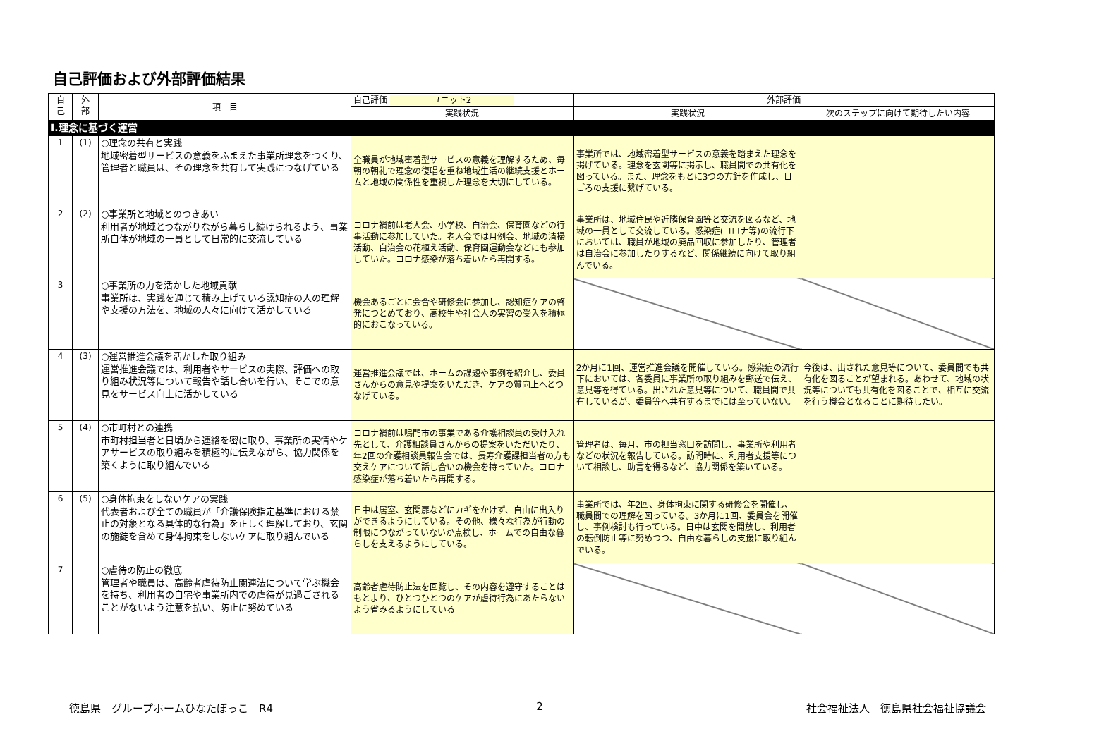自己評価および外部評価結果
| 自 己 | 外 部 | 項 目 | 自己評価 ユニット2 | 外部評価 | |
| --- | --- | --- | --- | --- | --- |
| | | | 実践状況 | 実践状況 | 次のステップに向けて期待したい内容 |
| Ⅰ.理念に基づく運営 | | | | | |
| 1 | (1) | ○理念の共有と実践 地域密着型サービスの意義をふまえた事業所理念をつくり、管理者と職員は、その理念を共有して実践につなげている | 全職員が地域密着型サービスの意義を理解するため、毎朝の朝礼で理念の復唱を重ね地域生活の継続支援とホームと地域の関係性を重視した理念を大切にしている。 | 事業所では、地域密着型サービスの意義を踏まえた理念を掲げている。理念を玄関等に掲示し、職員間での共有化を図っている。また、理念をもとに3つの方針を作成し、日ごろの支援に繋げている。 | |
| 2 | (2) | ○事業所と地域とのつきあい 利用者が地域とつながりながら暮らし続けられるよう、事業所自体が地域の一員として日常的に交流している | コロナ禍前は老人会、小学校、自治会、保育園などの行事活動に参加していた。老人会では月例会、地域の清掃活動、自治会の花植え活動、保育園運動会などにも参加していた。コロナ感染が落ち着いたら再開する。 | 事業所は、地域住民や近隣保育園等と交流を図るなど、地域の一員として交流している。感染症(コロナ等)の流行下においては、職員が地域の廃品回収に参加したり、管理者は自治会に参加したりするなど、関係継続に向けて取り組んでいる。 | |
| 3 | | ○事業所の力を活かした地域貢献 事業所は、実践を通じて積み上げている認知症の人の理解や支援の方法を、地域の人々に向けて活かしている | 機会あるごとに会合や研修会に参加し、認知症ケアの啓発につとめており、高校生や社会人の実習の受入を積極的におこなっている。 | | |
| 4 | (3) | ○運営推進会議を活かした取り組み 運営推進会議では、利用者やサービスの実際、評価への取り組み状況等について報告や話し合いを行い、そこでの意見をサービス向上に活かしている | 運営推進会議では、ホームの課題や事例を紹介し、委員さんからの意見や提案をいただき、ケアの質向上へとつなげている。 | 2か月に1回、運営推進会議を開催している。感染症の流行下においては、各委員に事業所の取り組みを郵送で伝え、意見等を得ている。出された意見等について、職員間で共有しているが、委員等へ共有するまでには至っていない。 | 今後は、出された意見等について、委員間でも共有化を図ることが望まれる。あわせて、地域の状況等についても共有化を図ることで、相互に交流を行う機会となることに期待したい。 |
| 5 | (4) | ○市町村との連携 市町村担当者と日頃から連絡を密に取り、事業所の実情やケアサービスの取り組みを積極的に伝えながら、協力関係を築くように取り組んでいる | コロナ禍前は鳴門市の事業である介護相談員の受け入れ先として、介護相談員さんからの提案をいただいたり、年2回の介護相談員報告会では、長寿介護課担当者の方も交えケアについて話し合いの機会を持っていた。コロナ感染症が落ち着いたら再開する。 | 管理者は、毎月、市の担当窓口を訪問し、事業所や利用者などの状況を報告している。訪問時に、利用者支援等について相談し、助言を得るなど、協力関係を築いている。 | |
| 6 | (5) | ○身体拘束をしないケアの実践 代表者および全ての職員が「介護保険指定基準における禁止の対象となる具体的な行為」を正しく理解しており、玄関の施錠を含めて身体拘束をしないケアに取り組んでいる | 日中は居室、玄関扉などにカギをかけず、自由に出入りができるようにしている。その他、様々な行為が行動の制限につながっていないか点検し、ホームでの自由な暮らしを支えるようにしている。 | 事業所では、年2回、身体拘束に関する研修会を開催し、職員間での理解を図っている。3か月に1回、委員会を開催し、事例検討も行っている。日中は玄関を開放し、利用者の転倒防止等に努めつつ、自由な暮らしの支援に取り組んでいる。 | |
| 7 | | ○虐待の防止の徹底 管理者や職員は、高齢者虐待防止関連法について学ぶ機会を持ち、利用者の自宅や事業所内での虐待が見過ごされることがないよう注意を払い、防止に努めている | 高齢者虐待防止法を回覧し、その内容を遵守することはもとより、ひとつひとつのケアが虐待行為にあたらないよう省みるようにしている | | |
徳島県　グループホームひなたぼっこ　R4 2 社会福祉法人　徳島県社会福祉協議会